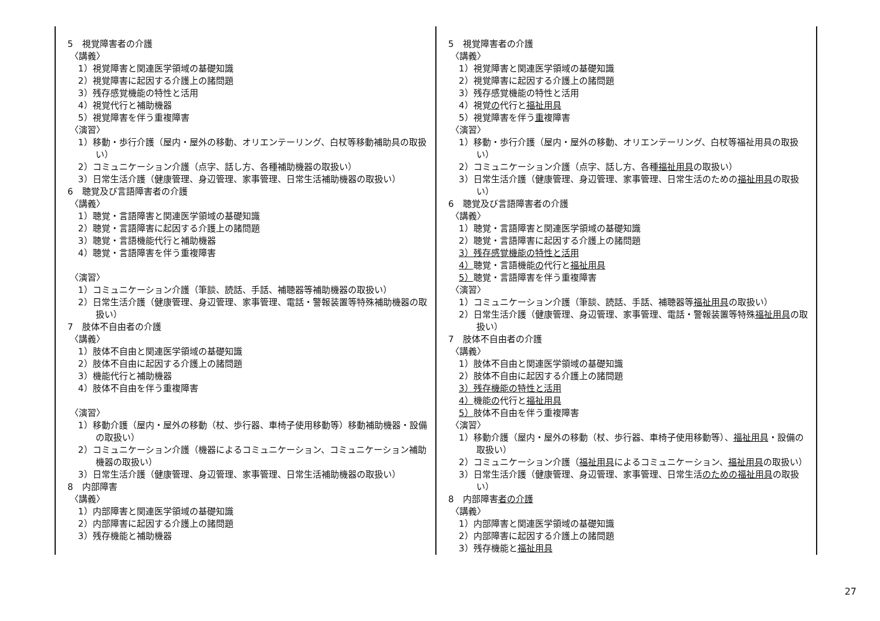| 5 視覚障害者の介護 〈講義〉 1）視覚障害と関連医学領域の基礎知識 2）視覚障害に起因する介護上の諸問題 3）残存感覚機能の特性と活用 4）視覚代行と補助機器 5）視覚障害を伴う重複障害 〈演習〉 1）移動・歩行介護（屋内・屋外の移動、オリエンテーリング、白杖等移動補助具の取扱い） 2）コミュニケーション介護（点字、話し方、各種補助機器の取扱い） 3）日常生活介護（健康管理、身辺管理、家事管理、日常生活補助機器の取扱い） 6 聴覚及び言語障害者の介護 〈講義〉 1）聴覚・言語障害と関連医学領域の基礎知識 2）聴覚・言語障害に起因する介護上の諸問題 3）聴覚・言語機能代行と補助機器 4）聴覚・言語障害を伴う重複障害 〈演習〉 1）コミュニケーション介護（筆談、読話、手話、補聴器等補助機器の取扱い） 2）日常生活介護（健康管理、身辺管理、家事管理、電話・警報装置等特殊補助機器の取扱い） 7 肢体不自由者の介護 〈講義〉 1）肢体不自由と関連医学領域の基礎知識 2）肢体不自由に起因する介護上の諸問題 3）機能代行と補助機器 4）肢体不自由を伴う重複障害 〈演習〉 1）移動介護（屋内・屋外の移動（杖、歩行器、車椅子使用移動等）移動補助機器・設備の取扱い） 2）コミュニケーション介護（機器によるコミュニケーション、コミュニケーション補助機器の取扱い） 3）日常生活介護（健康管理、身辺管理、家事管理、日常生活補助機器の取扱い） 8 内部障害 〈講義〉 1）内部障害と関連医学領域の基礎知識 2）内部障害に起因する介護上の諸問題 3）残存機能と補助機器 | 5 視覚障害者の介護 〈講義〉 1）視覚障害と関連医学領域の基礎知識 2）視覚障害に起因する介護上の諸問題 3）残存感覚機能の特性と活用 4）視覚 の 代行と 福祉用具 5）視覚障害を伴う 重 複障害 〈演習〉 1）移動・歩行介護（屋内・屋外の移動、オリエンテーリング、白杖等福祉用具の取扱い） 2）コミュニケーション介護（点字、話し方、各種 福祉用具 の取扱い） 3）日常生活介護（健康管理、身辺管理、家事管理、日常生活のための 福祉用具 の取扱い） 6 聴覚及び言語障害者の介護 〈講義〉 1）聴覚・言語障害と関連医学領域の基礎知識 2）聴覚・言語障害に起因する介護上の諸問題 3）残存感覚機能の特性と活用 4） 聴覚・言語機能 の 代行と 福祉用具 5） 聴覚・言語障害を伴う重複障害 〈演習〉 1）コミュニケーション介護（筆談、読話、手話、補聴器等 福祉用具 の取扱い） 2）日常生活介護（健康管理、身辺管理、家事管理、電話・警報装置等特殊 福祉用具 の取扱い） 7 肢体不自由者の介護 〈講義〉 1）肢体不自由と関連医学領域の基礎知識 2）肢体不自由に起因する介護上の諸問題 3）残存機能の特性と活用 4） 機能 の 代行と 福祉用具 5） 肢体不自由を伴う重複障害 〈演習〉 1）移動介護（屋内・屋外の移動（杖、歩行器、車椅子使用移動等）、 福祉用具 ・設備の取扱い） 2）コミュニケーション介護（ 福祉用具 によるコミュニケーション、 福祉用具 の取扱い） 3）日常生活介護（健康管理、身辺管理、家事管理、日常生活 のための福祉用具 の取扱い） 8 内部障害 者の介護 〈講義〉 1）内部障害と関連医学領域の基礎知識 2）内部障害に起因する介護上の諸問題 3）残存機能と 福祉用具 |
27